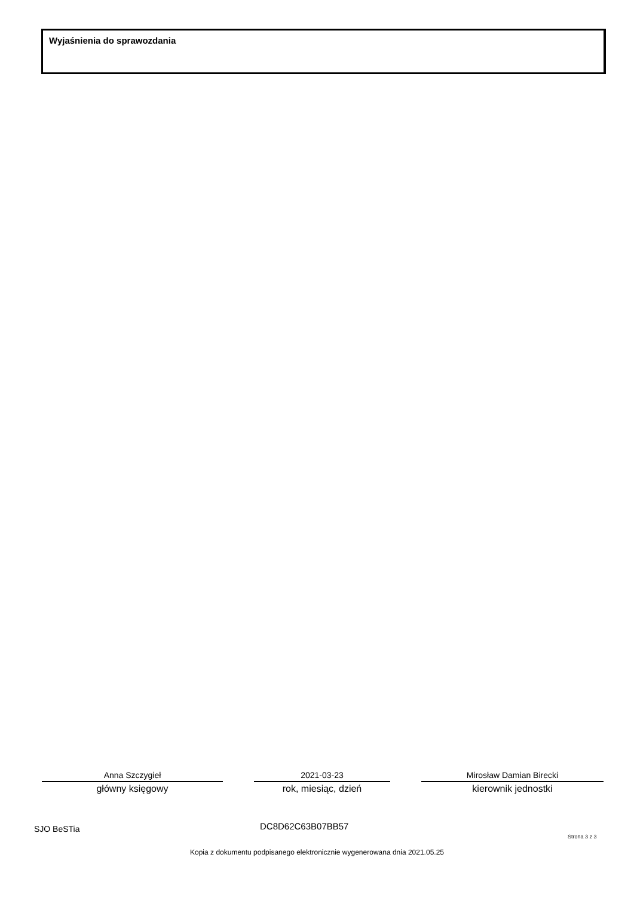Wyjaśnienia do sprawozdania
Anna Szczygieł
główny księgowy
2021-03-23
rok, miesiąc, dzień
Mirosław Damian Birecki
kierownik jednostki
SJO BeSTia DC8D62C63B07BB57
Strona 3 z 3
Kopia z dokumentu podpisanego elektronicznie wygenerowana dnia 2021.05.25